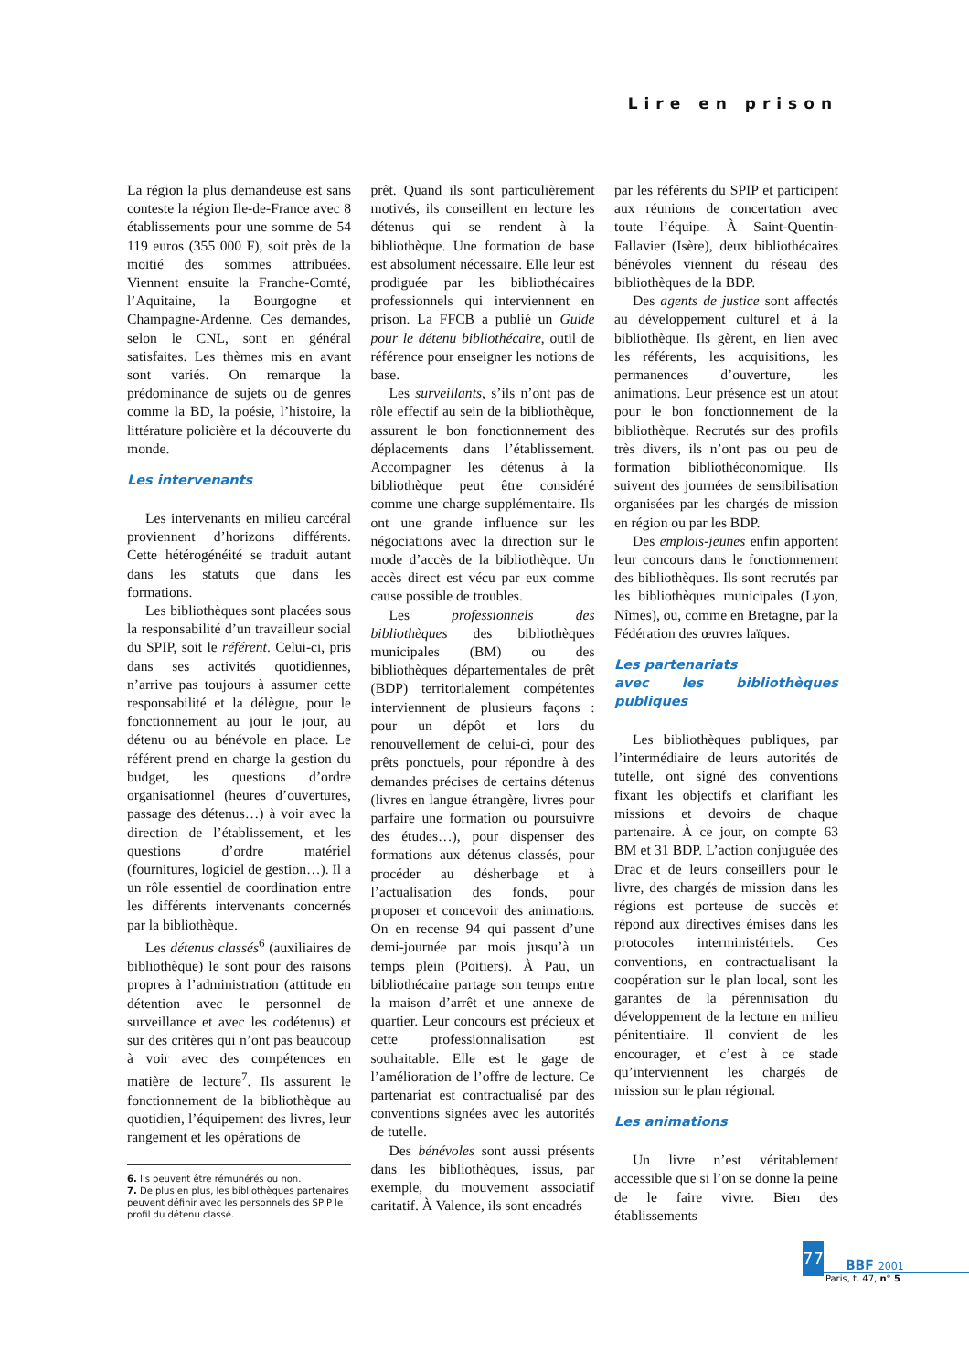Lire en prison
La région la plus demandeuse est sans conteste la région Ile-de-France avec 8 établissements pour une somme de 54 119 euros (355 000 F), soit près de la moitié des sommes attribuées. Viennent ensuite la Franche-Comté, l’Aquitaine, la Bourgogne et Champagne-Ardenne. Ces demandes, selon le CNL, sont en général satisfaites. Les thèmes mis en avant sont variés. On remarque la prédominance de sujets ou de genres comme la BD, la poésie, l’histoire, la littérature policière et la découverte du monde.
Les intervenants
Les intervenants en milieu carcéral proviennent d’horizons différents. Cette hétérogénéité se traduit autant dans les statuts que dans les formations.
Les bibliothèques sont placées sous la responsabilité d’un travailleur social du SPIP, soit le référent. Celui-ci, pris dans ses activités quotidiennes, n’arrive pas toujours à assumer cette responsabilité et la délègue, pour le fonctionnement au jour le jour, au détenu ou au bénévole en place. Le référent prend en charge la gestion du budget, les questions d’ordre organisationnel (heures d’ouvertures, passage des détenus…) à voir avec la direction de l’établissement, et les questions d’ordre matériel (fournitures, logiciel de gestion…). Il a un rôle essentiel de coordination entre les différents intervenants concernés par la bibliothèque.
Les détenus classés<sup>6</sup> (auxiliaires de bibliothèque) le sont pour des raisons propres à l’administration (attitude en détention avec le personnel de surveillance et avec les codétenus) et sur des critères qui n’ont pas beaucoup à voir avec des compétences en matière de lecture<sup>7</sup>. Ils assurent le fonctionnement de la bibliothèque au quotidien, l’équipement des livres, leur rangement et les opérations de
6. Ils peuvent être rémunérés ou non.
7. De plus en plus, les bibliothèques partenaires peuvent définir avec les personnels des SPIP le profil du détenu classé.
prêt. Quand ils sont particulièrement motivés, ils conseillent en lecture les détenus qui se rendent à la bibliothèque. Une formation de base est absolument nécessaire. Elle leur est prodiguée par les bibliothécaires professionnels qui interviennent en prison. La FFCB a publié un Guide pour le détenu bibliothécaire, outil de référence pour enseigner les notions de base.
Les surveillants, s’ils n’ont pas de rôle effectif au sein de la bibliothèque, assurent le bon fonctionnement des déplacements dans l’établissement. Accompagner les détenus à la bibliothèque peut être considéré comme une charge supplémentaire. Ils ont une grande influence sur les négociations avec la direction sur le mode d’accès de la bibliothèque. Un accès direct est vécu par eux comme cause possible de troubles.
Les professionnels des bibliothèques des bibliothèques municipales (BM) ou des bibliothèques départementales de prêt (BDP) territorialement compétentes interviennent de plusieurs façons : pour un dépôt et lors du renouvellement de celui-ci, pour des prêts ponctuels, pour répondre à des demandes précises de certains détenus (livres en langue étrangère, livres pour parfaire une formation ou poursuivre des études…), pour dispenser des formations aux détenus classés, pour procéder au désherbage et à l’actualisation des fonds, pour proposer et concevoir des animations. On en recense 94 qui passent d’une demi-journée par mois jusqu’à un temps plein (Poitiers). À Pau, un bibliothécaire partage son temps entre la maison d’arrêt et une annexe de quartier. Leur concours est précieux et cette professionnalisation est souhaitable. Elle est le gage de l’amélioration de l’offre de lecture. Ce partenariat est contractualisé par des conventions signées avec les autorités de tutelle.
Des bénévoles sont aussi présents dans les bibliothèques, issus, par exemple, du mouvement associatif caritatif. À Valence, ils sont encadrés
par les référents du SPIP et participent aux réunions de concertation avec toute l’équipe. À Saint-Quentin-Fallavier (Isère), deux bibliothécaires bénévoles viennent du réseau des bibliothèques de la BDP.
Des agents de justice sont affectés au développement culturel et à la bibliothèque. Ils gèrent, en lien avec les référents, les acquisitions, les permanences d’ouverture, les animations. Leur présence est un atout pour le bon fonctionnement de la bibliothèque. Recrutés sur des profils très divers, ils n’ont pas ou peu de formation bibliothéconomique. Ils suivent des journées de sensibilisation organisées par les chargés de mission en région ou par les BDP.
Des emplois-jeunes enfin apportent leur concours dans le fonctionnement des bibliothèques. Ils sont recrutés par les bibliothèques municipales (Lyon, Nîmes), ou, comme en Bretagne, par la Fédération des œuvres laïques.
Les partenariats
avec les bibliothèques publiques
Les bibliothèques publiques, par l’intermédiaire de leurs autorités de tutelle, ont signé des conventions fixant les objectifs et clarifiant les missions et devoirs de chaque partenaire. À ce jour, on compte 63 BM et 31 BDP. L’action conjuguée des Drac et de leurs conseillers pour le livre, des chargés de mission dans les régions est porteuse de succès et répond aux directives émises dans les protocoles interministériels. Ces conventions, en contractualisant la coopération sur le plan local, sont les garantes de la pérennisation du développement de la lecture en milieu pénitentiaire. Il convient de les encourager, et c’est à ce stade qu’interviennent les chargés de mission sur le plan régional.
Les animations
Un livre n’est véritablement accessible que si l’on se donne la peine de le faire vivre. Bien des établissements
77
BBF 2001
Paris, t. 47, n° 5